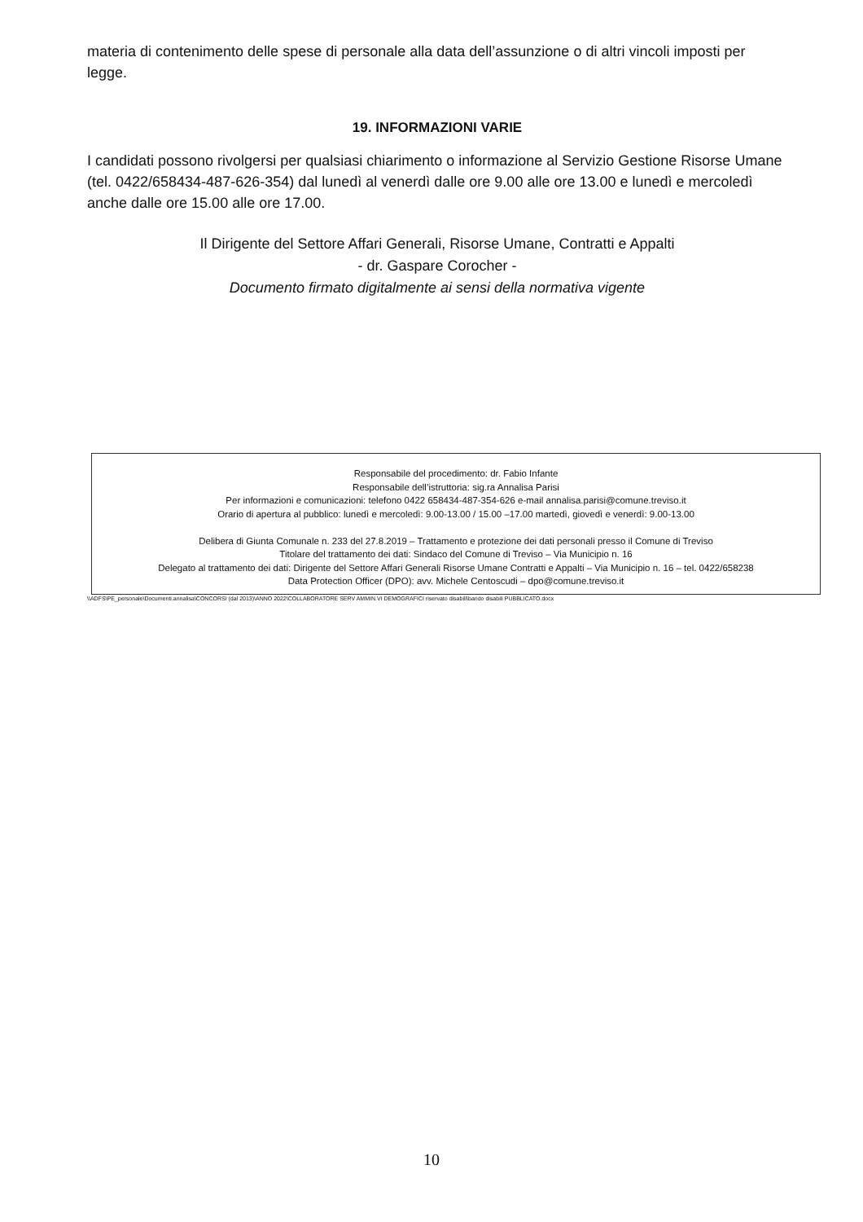materia di contenimento delle spese di personale alla data dell’assunzione o di altri vincoli imposti per legge.
19. INFORMAZIONI VARIE
I candidati possono rivolgersi per qualsiasi chiarimento o informazione al Servizio Gestione Risorse Umane (tel. 0422/658434-487-626-354) dal lunedì al venerdì dalle ore 9.00 alle ore 13.00 e lunedì e mercoledì anche dalle ore 15.00 alle ore 17.00.
Il Dirigente del Settore Affari Generali, Risorse Umane, Contratti e Appalti
- dr. Gaspare Corocher -
Documento firmato digitalmente ai sensi della normativa vigente
Responsabile del procedimento: dr. Fabio Infante
Responsabile dell’istruttoria: sig.ra Annalisa Parisi
Per informazioni e comunicazioni: telefono 0422 658434-487-354-626 e-mail annalisa.parisi@comune.treviso.it
Orario di apertura al pubblico: lunedì e mercoledì: 9.00-13.00 / 15.00 –17.00 martedì, giovedì e venerdì: 9.00-13.00
Delibera di Giunta Comunale n. 233 del 27.8.2019 – Trattamento e protezione dei dati personali presso il Comune di Treviso
Titolare del trattamento dei dati: Sindaco del Comune di Treviso – Via Municipio n. 16
Delegato al trattamento dei dati: Dirigente del Settore Affari Generali Risorse Umane Contratti e Appalti – Via Municipio n. 16 – tel. 0422/658238
Data Protection Officer (DPO): avv. Michele Centoscudi – dpo@comune.treviso.it
\\ADFS\PE_personale\Documenti.annalisa\CONCORSI (dal 2013)\ANNO 2022\COLLABORATORE SERV AMMIN.VI DEMOGRAFICI riservato disabili\bando disabili PUBBLICATO.docx
10